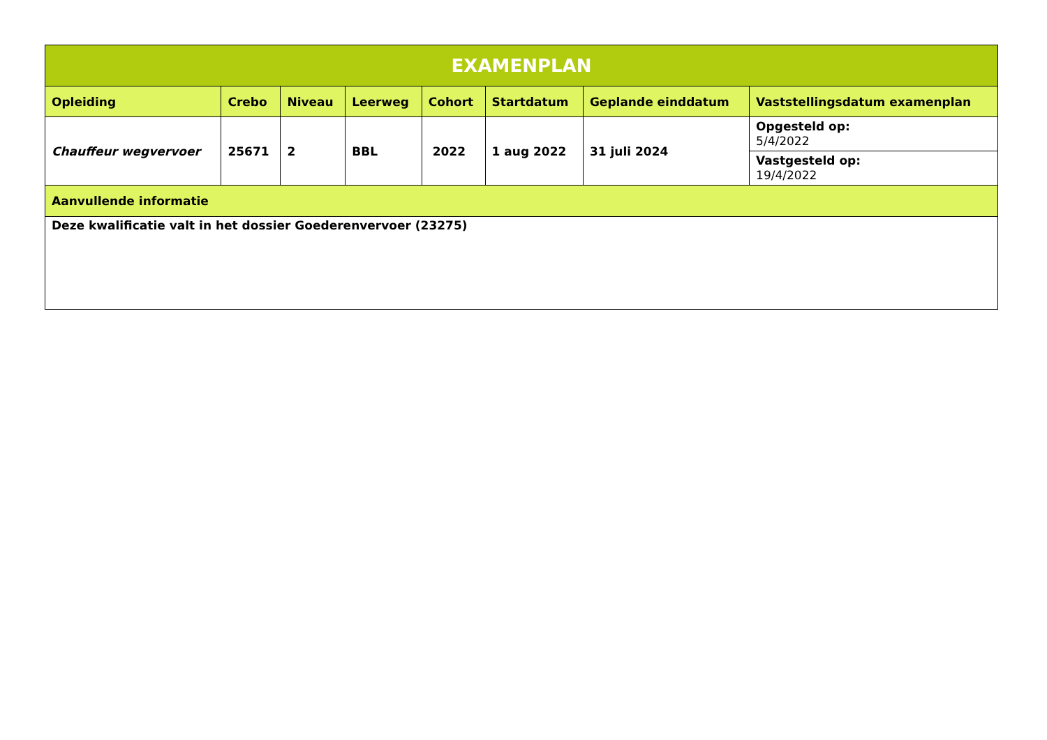| EXAMENPLAN | | | | | | | |
| --- | --- | --- | --- | --- | --- | --- | --- |
| Opleiding | Crebo | Niveau | Leerweg | Cohort | Startdatum | Geplande einddatum | Vaststellingsdatum examenplan |
| Chauffeur wegvervoer | 25671 | 2 | BBL | 2022 | 1 aug 2022 | 31 juli 2024 | Opgesteld op: 5/4/2022 |
| | | | | | | | Vastgesteld op: 19/4/2022 |
| Aanvullende informatie | | | | | | | |
| Deze kwalificatie valt in het dossier Goederenvervoer (23275) | | | | | | | |